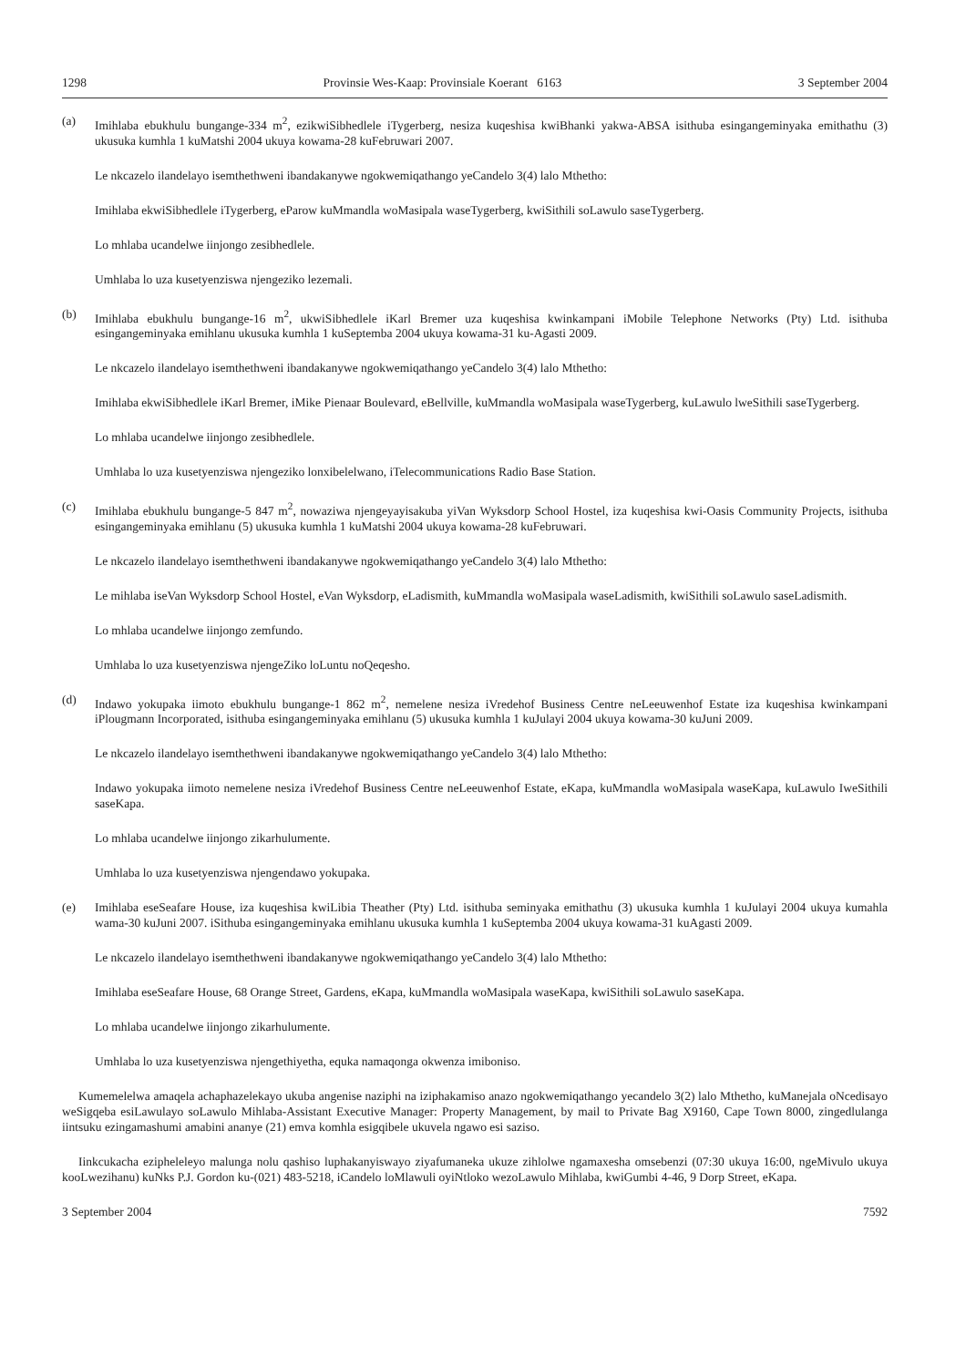1298 Provinsie Wes-Kaap: Provinsiale Koerant 6163 3 September 2004
(a) Imihlaba ebukhulu bungange-334 m<sup>2</sup>, ezikwiSibhedlele iTygerberg, nesiza kuqeshisa kwiBhanki yakwa-ABSA isithuba esingangeminyaka emithathu (3) ukusuka kumhla 1 kuMatshi 2004 ukuya kowama-28 kuFebruwari 2007.
Le nkcazelo ilandelayo isemthethweni ibandakanywe ngokwemiqathango yeCandelo 3(4) lalo Mthetho:
Imihlaba ekwiSibhedlele iTygerberg, eParow kuMmandla woMasipala waseTygerberg, kwiSithili soLawulo saseTygerberg.
Lo mhlaba ucandelwe iinjongo zesibhedlele.
Umhlaba lo uza kusetyenziswa njengeziko lezemali.
(b) Imihlaba ebukhulu bungange-16 m<sup>2</sup>, ukwiSibhedlele iKarl Bremer uza kuqeshisa kwinkampani iMobile Telephone Networks (Pty) Ltd. isithuba esingangeminyaka emihlanu ukusuka kumhla 1 kuSeptemba 2004 ukuya kowama-31 ku-Agasti 2009.
Le nkcazelo ilandelayo isemthethweni ibandakanywe ngokwemiqathango yeCandelo 3(4) lalo Mthetho:
Imihlaba ekwiSibhedlele iKarl Bremer, iMike Pienaar Boulevard, eBellville, kuMmandla woMasipala waseTygerberg, kuLawulo lweSithili saseTygerberg.
Lo mhlaba ucandelwe iinjongo zesibhedlele.
Umhlaba lo uza kusetyenziswa njengeziko lonxibelelwano, iTelecommunications Radio Base Station.
(c) Imihlaba ebukhulu bungange-5 847 m<sup>2</sup>, nowaziwa njengeyayisakuba yiVan Wyksdorp School Hostel, iza kuqeshisa kwi-Oasis Community Projects, isithuba esingangeminyaka emihlanu (5) ukusuka kumhla 1 kuMatshi 2004 ukuya kowama-28 kuFebruwari.
Le nkcazelo ilandelayo isemthethweni ibandakanywe ngokwemiqathango yeCandelo 3(4) lalo Mthetho:
Le mihlaba iseVan Wyksdorp School Hostel, eVan Wyksdorp, eLadismith, kuMmandla woMasipala waseLadismith, kwiSithili soLawulo saseLadismith.
Lo mhlaba ucandelwe iinjongo zemfundo.
Umhlaba lo uza kusetyenziswa njengeZiko loLuntu noQeqesho.
(d) Indawo yokupaka iimoto ebukhulu bungange-1 862 m<sup>2</sup>, nemelene nesiza iVredehof Business Centre neLeeuwenhof Estate iza kuqeshisa kwinkampani iPlougmann Incorporated, isithuba esingangeminyaka emihlanu (5) ukusuka kumhla 1 kuJulayi 2004 ukuya kowama-30 kuJuni 2009.
Le nkcazelo ilandelayo isemthethweni ibandakanywe ngokwemiqathango yeCandelo 3(4) lalo Mthetho:
Indawo yokupaka iimoto nemelene nesiza iVredehof Business Centre neLeeuwenhof Estate, eKapa, kuMmandla woMasipala waseKapa, kuLawulo IweSithili saseKapa.
Lo mhlaba ucandelwe iinjongo zikarhulumente.
Umhlaba lo uza kusetyenziswa njengendawo yokupaka.
(e) Imihlaba eseSeafare House, iza kuqeshisa kwiLibia Theather (Pty) Ltd. isithuba seminyaka emithathu (3) ukusuka kumhla 1 kuJulayi 2004 ukuya kumahla wama-30 kuJuni 2007. iSithuba esingangeminyaka emihlanu ukusuka kumhla 1 kuSeptemba 2004 ukuya kowama-31 kuAgasti 2009.
Le nkcazelo ilandelayo isemthethweni ibandakanywe ngokwemiqathango yeCandelo 3(4) lalo Mthetho:
Imihlaba eseSeafare House, 68 Orange Street, Gardens, eKapa, kuMmandla woMasipala waseKapa, kwiSithili soLawulo saseKapa.
Lo mhlaba ucandelwe iinjongo zikarhulumente.
Umhlaba lo uza kusetyenziswa njengethiyetha, equka namaqonga okwenza imiboniso.
Kumemelelwa amaqela achaphazelekayo ukuba angenise naziphi na iziphakamiso anazo ngokwemiqathango yecandelo 3(2) lalo Mthetho, kuManejala oNcedisayo weSigqeba esiLawulayo soLawulo Mihlaba-Assistant Executive Manager: Property Management, by mail to Private Bag X9160, Cape Town 8000, zingedlulanga iintsuku ezingamashumi amabini ananye (21) emva komhla esigqibele ukuvela ngawo esi saziso.
Iinkcukacha ezipheleleyo malunga nolu qashiso luphakanyiswayo ziyafumaneka ukuze zihlolwe ngamaxesha omsebenzi (07:30 ukuya 16:00, ngeMivulo ukuya kooLwezihanu) kuNks P.J. Gordon ku-(021) 483-5218, iCandelo loMlawuli oyiNtloko wezoLawulo Mihlaba, kwiGumbi 4-46, 9 Dorp Street, eKapa.
3 September 2004 7592